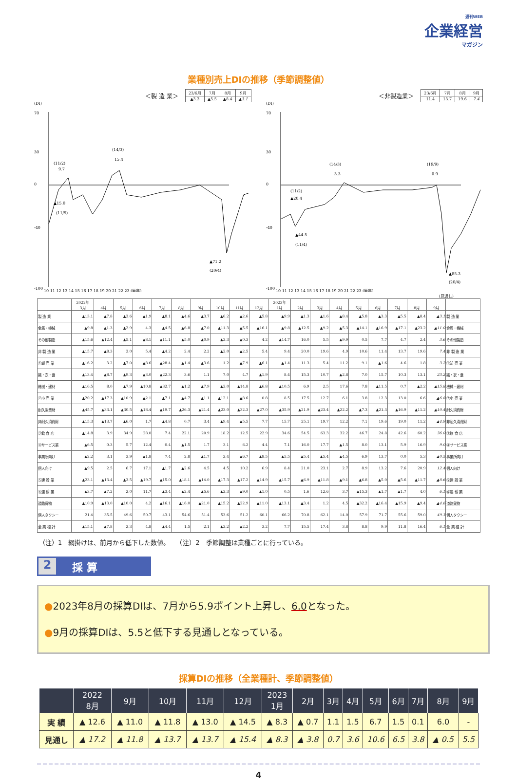週刊WEB
企業経営
マガジン
業種別売上DIの推移（季節調整値）
＜製 造 業＞
| 23/6月 | 7月 | 8月 | 9月 |
| ▲3.3 | ▲5.5 | ▲8.4 | ▲3.1 |
(DI)
70
30
0
-40
-100
(11/2)
9.7
(14/3)
15.4
▲15.0
(11/5)
▲71.2
(20/4)
10 11 12 13 14 15 16 17 18 19 20 21 22 23 (暦年)
＜非製造業＞
| 23/6月 | 7月 | 8月 | 9月 |
| 11.4 | 13.7 | 19.6 | 7.4 |
(DI)
70
30
0
-40
-100
(14/3)
3.3
(19/9)
0.9
(11/2)
▲20.4
▲44.5
(11/4)
▲85.3
(20/4)
10 11 12 13 14 15 16 17 18 19 20 21 22 23 (暦年)
(見通し)
| | 2022年 3月 | 4月 | 5月 | 6月 | 7月 | 8月 | 9月 | 10月 | 11月 | 12月 | 2023年 1月 | 2月 | 3月 | 4月 | 5月 | 6月 | 7月 | 8月 | 9月 | |
| --- | --- | --- | --- | --- | --- | --- | --- | --- | --- | --- | --- | --- | --- | --- | --- | --- | --- | --- | --- | --- |
| 製 造 業 | ▲13.1 | ▲7.8 | ▲3.6 | ▲1.9 | ▲8.1 | ▲4.6 | ▲3.7 | ▲6.2 | ▲2.6 | ▲5.8 | ▲9.9 | ▲1.3 | ▲1.6 | ▲8.4 | ▲5.8 | ▲3.3 | ▲5.5 | ▲8.4 | ▲3.1 | 製 造 業 |
| 金属・機械 | ▲9.8 | ▲1.3 | ▲2.9 | 4.3 | ▲4.5 | ▲6.8 | ▲7.0 | ▲11.3 | ▲5.5 | ▲16.1 | ▲9.8 | ▲12.5 | ▲9.2 | ▲5.3 | ▲14.1 | ▲16.9 | ▲17.1 | ▲23.2 | ▲11.0 | 金属・機械 |
| その他製造 | ▲15.6 | ▲12.4 | ▲5.1 | ▲8.1 | ▲11.1 | ▲5.0 | ▲0.9 | ▲2.3 | ▲0.3 | 4.2 | ▲14.7 | 16.0 | 5.5 | ▲9.9 | 0.5 | 7.7 | 4.7 | 2.4 | 3.6 | その他製造 |
| 非 製 造 業 | ▲15.7 | ▲8.3 | 3.0 | 5.4 | ▲4.2 | 2.4 | 2.2 | ▲2.0 | ▲2.5 | 5.4 | 9.4 | 20.0 | 19.6 | 4.9 | 10.6 | 11.4 | 13.7 | 19.6 | 7.4 | 非 製 造 業 |
| ①卸 売 業 | ▲16.2 | 3.2 | ▲7.0 | ▲8.6 | ▲28.4 | ▲1.4 | ▲3.6 | 1.2 | ▲7.9 | ▲6.1 | ▲1.4 | 11.3 | 5.4 | 11.2 | 9.1 | ▲1.6 | 4.6 | 1.8 | 3.2 | ①卸 売 業 |
| 繊・衣・食 | ▲13.4 | ▲8.7 | ▲9.3 | ▲3.0 | ▲22.3 | 3.6 | 1.1 | 7.0 | 4.7 | ▲1.9 | 8.4 | 15.3 | 10.7 | ▲2.8 | 7.0 | 15.7 | 10.3 | 13.1 | 23.2 | 繊・衣・食 |
| 機械・建材 | ▲16.5 | 8.0 | ▲7.9 | ▲10.8 | ▲32.7 | ▲1.2 | ▲7.9 | ▲2.0 | ▲14.8 | ▲6.8 | ▲10.5 | 6.9 | 2.5 | 17.6 | 7.8 | ▲11.5 | 0.7 | ▲2.2 | ▲15.8 | 機械・建材 |
| ②小 売 業 | ▲20.2 | ▲17.3 | ▲10.9 | ▲2.1 | ▲7.1 | ▲4.7 | ▲1.1 | ▲12.1 | ▲8.6 | 0.8 | 8.5 | 17.5 | 12.7 | 6.1 | 3.8 | 12.3 | 13.0 | 6.6 | ▲6.8 | ②小 売 業 |
| 耐久消費財 | ▲45.7 | ▲33.1 | ▲30.5 | ▲18.4 | ▲19.7 | ▲26.3 | ▲21.4 | ▲23.0 | ▲32.3 | ▲27.0 | ▲35.9 | ▲21.9 | ▲23.4 | ▲22.2 | ▲7.3 | ▲21.3 | ▲16.9 | ▲11.2 | ▲10.4 | 耐久消費財 |
| 非耐久消費財 | ▲15.3 | ▲13.7 | ▲6.0 | 1.7 | ▲4.8 | 0.7 | 3.4 | ▲9.4 | ▲5.5 | 7.7 | 15.7 | 25.1 | 19.7 | 12.2 | 7.1 | 19.6 | 19.0 | 11.2 | ▲4.9 | 非耐久消費財 |
| ③飲 食 店 | ▲14.8 | 3.9 | 34.9 | 28.0 | 7.4 | 22.1 | 20.9 | 18.2 | 12.5 | 22.9 | 34.6 | 54.5 | 63.3 | 32.2 | 46.7 | 24.8 | 42.6 | 60.2 | 36.0 | ③飲 食 店 |
| ④サービス業 | ▲6.5 | 0.3 | 5.7 | 12.4 | 0.4 | ▲1.5 | 1.7 | 3.1 | 6.2 | 4.4 | 7.1 | 16.0 | 17.7 | ▲1.5 | 8.0 | 13.1 | 5.9 | 16.9 | 9.0 | ④サービス業 |
| 事業所向け | ▲2.2 | 3.1 | 3.9 | ▲1.8 | 7.4 | 2.8 | ▲1.7 | 2.4 | ▲6.7 | ▲8.5 | ▲5.5 | ▲5.4 | ▲5.4 | ▲4.5 | 6.9 | 13.7 | 0.0 | 5.3 | ▲0.5 | 事業所向け |
| 個人向け | ▲9.5 | 2.5 | 6.7 | 17.1 | ▲1.7 | ▲2.6 | 4.5 | 4.5 | 10.2 | 6.9 | 8.4 | 21.0 | 23.1 | 2.7 | 8.9 | 13.2 | 7.6 | 20.9 | 12.4 | 個人向け |
| ⑤建 設 業 | ▲23.1 | ▲13.4 | ▲3.5 | ▲19.7 | ▲15.0 | ▲18.1 | ▲14.0 | ▲17.3 | ▲17.2 | ▲14.9 | ▲15.7 | ▲6.9 | ▲11.8 | ▲9.1 | ▲6.8 | ▲5.0 | ▲5.6 | ▲11.7 | ▲8.6 | ⑤建 設 業 |
| ⑥運 輸 業 | ▲3.7 | ▲7.2 | 2.0 | 11.7 | ▲3.4 | ▲2.4 | ▲5.6 | ▲2.3 | ▲9.0 | ▲1.0 | 0.5 | 1.6 | 12.6 | 3.7 | ▲15.3 | ▲1.7 | ▲1.7 | 4.0 | 6.1 | ⑥運 輸 業 |
| 道路貨物 | ▲10.9 | ▲13.0 | ▲10.0 | 4.2 | ▲16.1 | ▲16.0 | ▲21.0 | ▲15.2 | ▲22.9 | ▲11.0 | ▲13.1 | ▲3.4 | 1.2 | 4.5 | ▲32.2 | ▲16.4 | ▲15.9 | ▲9.4 | ▲4.6 | 道路貨物 |
| 個人タクシー | 21.4 | 35.5 | 49.6 | 50.7 | 43.1 | 54.6 | 51.4 | 53.6 | 51.2 | 60.1 | 66.2 | 70.8 | 62.1 | 14.0 | 57.9 | 71.7 | 55.6 | 59.0 | 49.3 | 個人タクシー |
| 全 業 種 計 | ▲15.1 | ▲7.8 | 2.3 | 4.8 | ▲4.4 | 1.5 | 2.1 | ▲2.2 | ▲2.2 | 3.2 | 7.7 | 15.5 | 17.4 | 3.8 | 8.8 | 9.9 | 11.8 | 16.4 | 6.1 | 全 業 種 計 |
（注）1　網掛けは、前月から低下した数値。　　（注）2　季節調整は業種ごとに行っている。
2 採 算
●2023年8月の採算DIは、7月から5.9ポイント上昇し、6.0となった。
●9月の採算DIは、5.5と低下する見通しとなっている。
採算DIの推移（全業種計、季節調整値）
| | 2022 8月 | 9月 | 10月 | 11月 | 12月 | 2023 1月 | 2月 | 3月 | 4月 | 5月 | 6月 | 7月 | 8月 | 9月 |
| --- | --- | --- | --- | --- | --- | --- | --- | --- | --- | --- | --- | --- | --- | --- |
| 実 績 | ▲ 12.6 | ▲ 11.0 | ▲ 11.8 | ▲ 13.0 | ▲ 14.5 | ▲ 8.3 | ▲ 0.7 | 1.1 | 1.5 | 6.7 | 1.5 | 0.1 | 6.0 | - |
| 見通し | ▲ 17.2 | ▲ 11.8 | ▲ 13.7 | ▲ 13.7 | ▲ 15.4 | ▲ 8.3 | ▲ 3.8 | 0.7 | 3.6 | 10.6 | 6.5 | 3.8 | ▲ 0.5 | 5.5 |
4